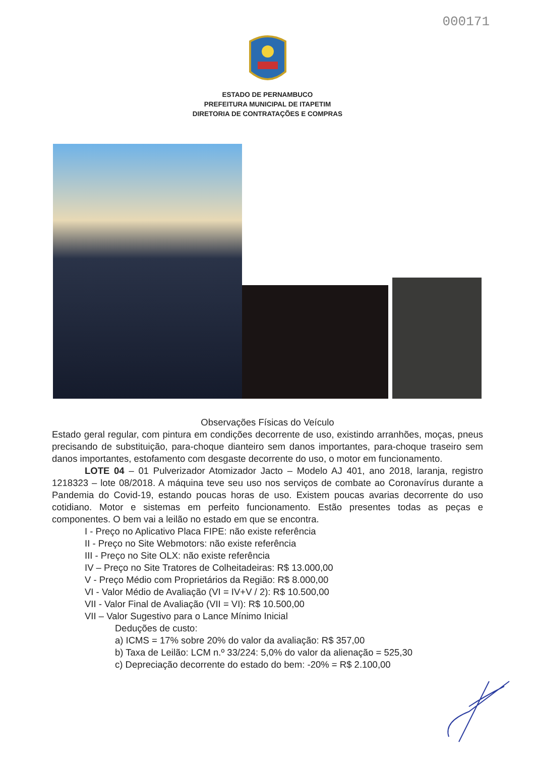000171
ESTADO DE PERNAMBUCO
PREFEITURA MUNICIPAL DE ITAPETIM
DIRETORIA DE CONTRATAÇÕES E COMPRAS
Observações Físicas do Veículo
Estado geral regular, com pintura em condições decorrente de uso, existindo arranhões, moças, pneus precisando de substituição, para-choque dianteiro sem danos importantes, para-choque traseiro sem danos importantes, estofamento com desgaste decorrente do uso, o motor em funcionamento.
LOTE 04 – 01 Pulverizador Atomizador Jacto – Modelo AJ 401, ano 2018, laranja, registro 1218323 – lote 08/2018. A máquina teve seu uso nos serviços de combate ao Coronavírus durante a Pandemia do Covid-19, estando poucas horas de uso. Existem poucas avarias decorrente do uso cotidiano. Motor e sistemas em perfeito funcionamento. Estão presentes todas as peças e componentes. O bem vai a leilão no estado em que se encontra.
I - Preço no Aplicativo Placa FIPE: não existe referência
II - Preço no Site Webmotors: não existe referência
III - Preço no Site OLX: não existe referência
IV – Preço no Site Tratores de Colheitadeiras: R$ 13.000,00
V - Preço Médio com Proprietários da Região: R$ 8.000,00
VI - Valor Médio de Avaliação (VI = IV+V / 2): R$ 10.500,00
VII - Valor Final de Avaliação (VII = VI): R$ 10.500,00
VII – Valor Sugestivo para o Lance Mínimo Inicial
Deduções de custo:
a) ICMS = 17% sobre 20% do valor da avaliação: R$ 357,00
b) Taxa de Leilão: LCM n.º 33/224: 5,0% do valor da alienação = 525,30
c) Depreciação decorrente do estado do bem: -20% = R$ 2.100,00